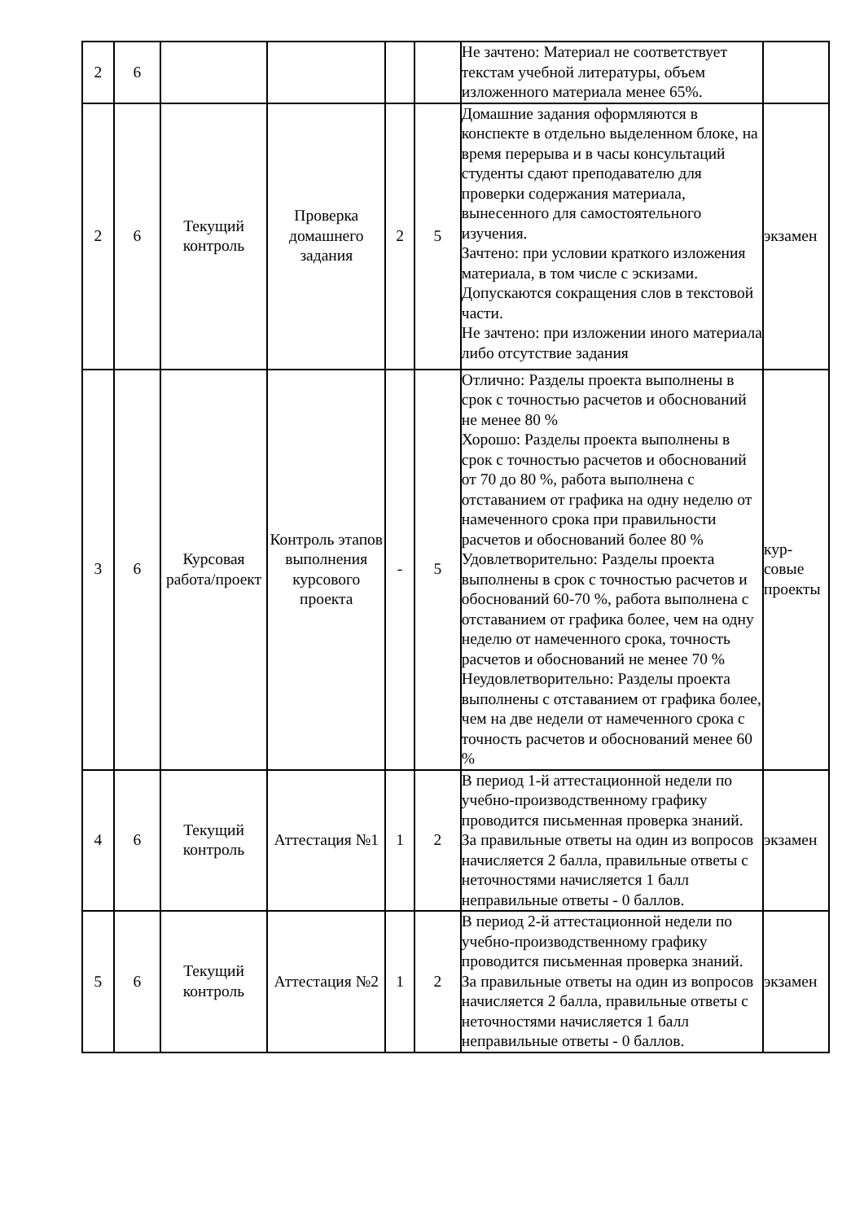| 2 | 6 | | | | | Не зачтено: Материал не соответствует текстам учебной литературы, объем изложенного материала менее 65%. | |
| 2 | 6 | Текущий контроль | Проверка домашнего задания | 2 | 5 | Домашние задания оформляются в конспекте в отдельно выделенном блоке, на время перерыва и в часы консультаций студенты сдают преподавателю для проверки содержания материала, вынесенного для самостоятельного изучения. Зачтено: при условии краткого изложения материала, в том числе с эскизами. Допускаются сокращения слов в текстовой части. Не зачтено: при изложении иного материала либо отсутствие задания | экзамен |
| 3 | 6 | Курсовая работа/проект | Контроль этапов выполнения курсового проекта | - | 5 | Отлично: Разделы проекта выполнены в срок с точностью расчетов и обоснований не менее 80 % Хорошо: Разделы проекта выполнены в срок с точностью расчетов и обоснований от 70 до 80 %, работа выполнена с отставанием от графика на одну неделю от намеченного срока при правильности расчетов и обоснований более 80 % Удовлетворительно: Разделы проекта выполнены в срок с точностью расчетов и обоснований 60-70 %, работа выполнена с отставанием от графика более, чем на одну неделю от намеченного срока, точность расчетов и обоснований не менее 70 % Неудовлетворительно: Разделы проекта выполнены с отставанием от графика более, чем на две недели от намеченного срока с точность расчетов и обоснований менее 60 % | кур- совые проекты |
| 4 | 6 | Текущий контроль | Аттестация №1 | 1 | 2 | В период 1-й аттестационной недели по учебно-производственному графику проводится письменная проверка знаний. За правильные ответы на один из вопросов начисляется 2 балла, правильные ответы с неточностями начисляется 1 балл неправильные ответы - 0 баллов. | экзамен |
| 5 | 6 | Текущий контроль | Аттестация №2 | 1 | 2 | В период 2-й аттестационной недели по учебно-производственному графику проводится письменная проверка знаний. За правильные ответы на один из вопросов начисляется 2 балла, правильные ответы с неточностями начисляется 1 балл неправильные ответы - 0 баллов. | экзамен |